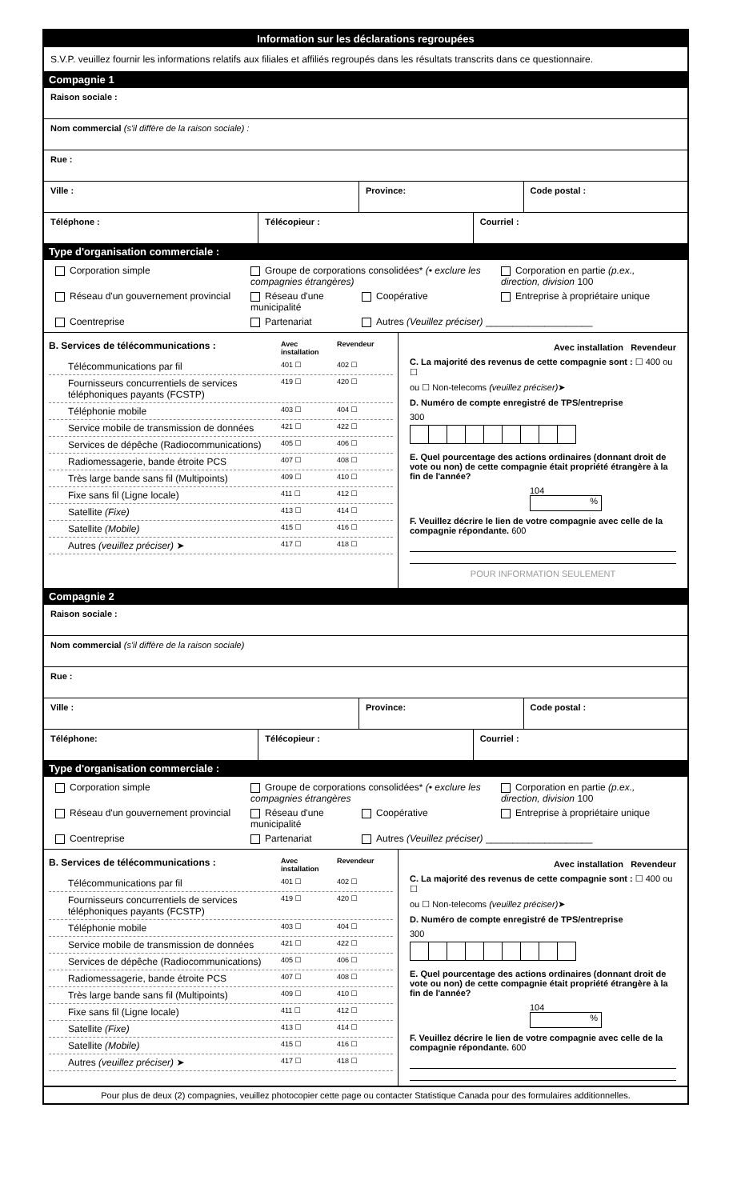Information sur les déclarations regroupées
S.V.P. veuillez fournir les informations relatifs aux filiales et affiliés regroupés dans les résultats transcrits dans ce questionnaire.
Compagnie 1
Raison sociale :
Nom commercial (s'il diffère de la raison sociale) :
Rue :
Ville : Province: Code postal :
Téléphone : Télécopieur : Courriel :
Type d'organisation commerciale :
Corporation simple
Groupe de corporations consolidées* (• exclure les compagnies étrangères)
Corporation en partie (p.ex., direction, division 100
Réseau d'un gouvernement provincial
Réseau d'une municipalité
Coopérative
Entreprise à propriétaire unique
Coentreprise
Partenariat
Autres (Veuillez préciser) ____________________
B. Services de télécommunications : Avec installation Revendeur
Télécommunications par fil 401 ☐ 402 ☐
Fournisseurs concurrentiels de services téléphoniques payants (FCSTP) 419 ☐ 420 ☐
Téléphonie mobile 403 ☐ 404 ☐
Service mobile de transmission de données 421 ☐ 422 ☐
Services de dépêche (Radiocommunications) 405 ☐ 406 ☐
Radiomessagerie, bande étroite PCS 407 ☐ 408 ☐
Très large bande sans fil (Multipoints) 409 ☐ 410 ☐
Fixe sans fil (Ligne locale) 411 ☐ 412 ☐
Satellite (Fixe) 413 ☐ 414 ☐
Satellite (Mobile) 415 ☐ 416 ☐
Autres (veuillez préciser) ➤ 417 ☐ 418 ☐
Avec installation Revendeur
C. La majorité des revenus de cette compagnie sont : ☐ 400 ou ☐
ou ☐ Non-telecoms (veuillez préciser)➤
D. Numéro de compte enregistré de TPS/entreprise
300
E. Quel pourcentage des actions ordinaires (donnant droit de vote ou non) de cette compagnie était propriété étrangère à la fin de l'année?
104
%
F. Veuillez décrire le lien de votre compagnie avec celle de la compagnie répondante. 600
POUR INFORMATION SEULEMENT
Compagnie 2
Raison sociale :
Nom commercial (s'il diffère de la raison sociale)
Rue :
Ville : Province: Code postal :
Téléphone: Télécopieur : Courriel :
Type d'organisation commerciale :
Corporation simple
Groupe de corporations consolidées* (• exclure les compagnies étrangères
Corporation en partie (p.ex., direction, division 100
Réseau d'un gouvernement provincial
Réseau d'une municipalité
Coopérative
Entreprise à propriétaire unique
Coentreprise
Partenariat
Autres (Veuillez préciser) ____________________
B. Services de télécommunications : Avec installation Revendeur
Télécommunications par fil 401 ☐ 402 ☐
Fournisseurs concurrentiels de services téléphoniques payants (FCSTP) 419 ☐ 420 ☐
Téléphonie mobile 403 ☐ 404 ☐
Service mobile de transmission de données 421 ☐ 422 ☐
Services de dépêche (Radiocommunications) 405 ☐ 406 ☐
Radiomessagerie, bande étroite PCS 407 ☐ 408 ☐
Très large bande sans fil (Multipoints) 409 ☐ 410 ☐
Fixe sans fil (Ligne locale) 411 ☐ 412 ☐
Satellite (Fixe) 413 ☐ 414 ☐
Satellite (Mobile) 415 ☐ 416 ☐
Autres (veuillez préciser) ➤ 417 ☐ 418 ☐
Avec installation Revendeur
C. La majorité des revenus de cette compagnie sont : ☐ 400 ou ☐
ou ☐ Non-telecoms (veuillez préciser)➤
D. Numéro de compte enregistré de TPS/entreprise
300
E. Quel pourcentage des actions ordinaires (donnant droit de vote ou non) de cette compagnie était propriété étrangère à la fin de l'année?
104
%
F. Veuillez décrire le lien de votre compagnie avec celle de la compagnie répondante. 600
Pour plus de deux (2) compagnies, veuillez photocopier cette page ou contacter Statistique Canada pour des formulaires additionnelles.